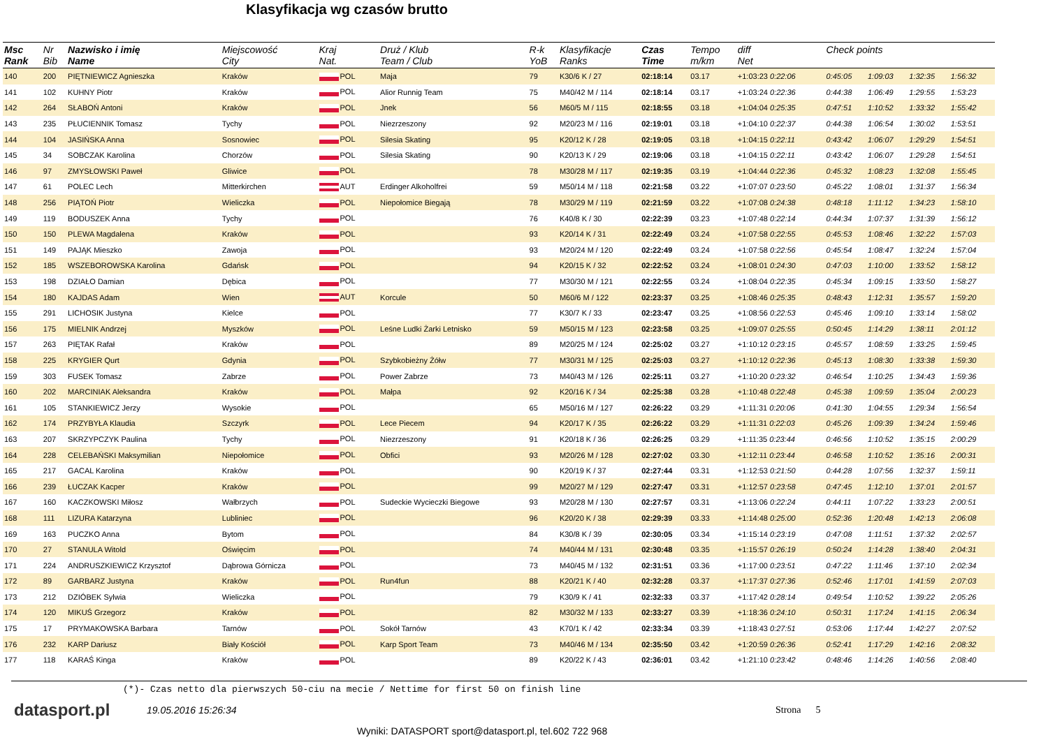Klasyfikacja wg czasów brutto
| Msc Rank | Nr Bib | Nazwisko i imię Name | Miejscowość City | Kraj Nat. | | Druż / Klub Team / Club | R-k YoB | Klasyfikacje Ranks | Czas Time | Tempo m/km | diff Net | Check points | | | | |
| --- | --- | --- | --- | --- | --- | --- | --- | --- | --- | --- | --- | --- | --- | --- | --- | --- |
| 140 | 200 | PIĘTNIEWICZ Agnieszka | Kraków | POL | | Maja | 79 | K30/6 K / 27 | 02:18:14 | 03.17 | +1:03:23 0:22:06 | 0:45:05 | 1:09:03 | 1:32:35 | 1:56:32 | |
| 141 | 102 | KUHNY Piotr | Kraków | POL | | Alior Runnig Team | 75 | M40/42 M / 114 | 02:18:14 | 03.17 | +1:03:24 0:22:36 | 0:44:38 | 1:06:49 | 1:29:55 | 1:53:23 | |
| 142 | 264 | SŁABOŃ Antoni | Kraków | POL | | Jnek | 56 | M60/5 M / 115 | 02:18:55 | 03.18 | +1:04:04 0:25:35 | 0:47:51 | 1:10:52 | 1:33:32 | 1:55:42 | |
| 143 | 235 | PŁUCIENNIK Tomasz | Tychy | POL | | Niezrzeszony | 92 | M20/23 M / 116 | 02:19:01 | 03.18 | +1:04:10 0:22:37 | 0:44:38 | 1:06:54 | 1:30:02 | 1:53:51 | |
| 144 | 104 | JASIŃSKA Anna | Sosnowiec | POL | | Silesia Skating | 95 | K20/12 K / 28 | 02:19:05 | 03.18 | +1:04:15 0:22:11 | 0:43:42 | 1:06:07 | 1:29:29 | 1:54:51 | |
| 145 | 34 | SOBCZAK Karolina | Chorzów | POL | | Silesia Skating | 90 | K20/13 K / 29 | 02:19:06 | 03.18 | +1:04:15 0:22:11 | 0:43:42 | 1:06:07 | 1:29:28 | 1:54:51 | |
| 146 | 97 | ZMYSŁOWSKI Paweł | Gliwice | POL | | | 78 | M30/28 M / 117 | 02:19:35 | 03.19 | +1:04:44 0:22:36 | 0:45:32 | 1:08:23 | 1:32:08 | 1:55:45 | |
| 147 | 61 | POLEC Lech | Mitterkirchen | AUT | | Erdinger Alkoholfrei | 59 | M50/14 M / 118 | 02:21:58 | 03.22 | +1:07:07 0:23:50 | 0:45:22 | 1:08:01 | 1:31:37 | 1:56:34 | |
| 148 | 256 | PIĄTOŃ Piotr | Wieliczka | POL | | Niepołomice Biegają | 78 | M30/29 M / 119 | 02:21:59 | 03.22 | +1:07:08 0:24:38 | 0:48:18 | 1:11:12 | 1:34:23 | 1:58:10 | |
| 149 | 119 | BODUSZEK Anna | Tychy | POL | | | 76 | K40/8 K / 30 | 02:22:39 | 03.23 | +1:07:48 0:22:14 | 0:44:34 | 1:07:37 | 1:31:39 | 1:56:12 | |
| 150 | 150 | PLEWA Magdalena | Kraków | POL | | | 93 | K20/14 K / 31 | 02:22:49 | 03.24 | +1:07:58 0:22:55 | 0:45:53 | 1:08:46 | 1:32:22 | 1:57:03 | |
| 151 | 149 | PAJĄK Mieszko | Zawoja | POL | | | 93 | M20/24 M / 120 | 02:22:49 | 03.24 | +1:07:58 0:22:56 | 0:45:54 | 1:08:47 | 1:32:24 | 1:57:04 | |
| 152 | 185 | WSZEBOROWSKA Karolina | Gdańsk | POL | | | 94 | K20/15 K / 32 | 02:22:52 | 03.24 | +1:08:01 0:24:30 | 0:47:03 | 1:10:00 | 1:33:52 | 1:58:12 | |
| 153 | 198 | DZIAŁO Damian | Dębica | POL | | | 77 | M30/30 M / 121 | 02:22:55 | 03.24 | +1:08:04 0:22:35 | 0:45:34 | 1:09:15 | 1:33:50 | 1:58:27 | |
| 154 | 180 | KAJDAS Adam | Wien | AUT | | Korcule | 50 | M60/6 M / 122 | 02:23:37 | 03.25 | +1:08:46 0:25:35 | 0:48:43 | 1:12:31 | 1:35:57 | 1:59:20 | |
| 155 | 291 | LICHOSIK Justyna | Kielce | POL | | | 77 | K30/7 K / 33 | 02:23:47 | 03.25 | +1:08:56 0:22:53 | 0:45:46 | 1:09:10 | 1:33:14 | 1:58:02 | |
| 156 | 175 | MIELNIK Andrzej | Myszków | POL | | Leśne Ludki Żarki Letnisko | 59 | M50/15 M / 123 | 02:23:58 | 03.25 | +1:09:07 0:25:55 | 0:50:45 | 1:14:29 | 1:38:11 | 2:01:12 | |
| 157 | 263 | PIĘTAK Rafał | Kraków | POL | | | 89 | M20/25 M / 124 | 02:25:02 | 03.27 | +1:10:12 0:23:15 | 0:45:57 | 1:08:59 | 1:33:25 | 1:59:45 | |
| 158 | 225 | KRYGIER Qurt | Gdynia | POL | | Szybkobieżny Żółw | 77 | M30/31 M / 125 | 02:25:03 | 03.27 | +1:10:12 0:22:36 | 0:45:13 | 1:08:30 | 1:33:38 | 1:59:30 | |
| 159 | 303 | FUSEK Tomasz | Zabrze | POL | | Power Zabrze | 73 | M40/43 M / 126 | 02:25:11 | 03.27 | +1:10:20 0:23:32 | 0:46:54 | 1:10:25 | 1:34:43 | 1:59:36 | |
| 160 | 202 | MARCINIAK Aleksandra | Kraków | POL | | Małpa | 92 | K20/16 K / 34 | 02:25:38 | 03.28 | +1:10:48 0:22:48 | 0:45:38 | 1:09:59 | 1:35:04 | 2:00:23 | |
| 161 | 105 | STANKIEWICZ Jerzy | Wysokie | POL | | | 65 | M50/16 M / 127 | 02:26:22 | 03.29 | +1:11:31 0:20:06 | 0:41:30 | 1:04:55 | 1:29:34 | 1:56:54 | |
| 162 | 174 | PRZYBYŁA Klaudia | Szczyrk | POL | | Lece Piecem | 94 | K20/17 K / 35 | 02:26:22 | 03.29 | +1:11:31 0:22:03 | 0:45:26 | 1:09:39 | 1:34:24 | 1:59:46 | |
| 163 | 207 | SKRZYPCZYK Paulina | Tychy | POL | | Niezrzeszony | 91 | K20/18 K / 36 | 02:26:25 | 03.29 | +1:11:35 0:23:44 | 0:46:56 | 1:10:52 | 1:35:15 | 2:00:29 | |
| 164 | 228 | CELEBAŃSKI Maksymilian | Niepołomice | POL | | Obfici | 93 | M20/26 M / 128 | 02:27:02 | 03.30 | +1:12:11 0:23:44 | 0:46:58 | 1:10:52 | 1:35:16 | 2:00:31 | |
| 165 | 217 | GACAL Karolina | Kraków | POL | | | 90 | K20/19 K / 37 | 02:27:44 | 03.31 | +1:12:53 0:21:50 | 0:44:28 | 1:07:56 | 1:32:37 | 1:59:11 | |
| 166 | 239 | ŁUCZAK Kacper | Kraków | POL | | | 99 | M20/27 M / 129 | 02:27:47 | 03.31 | +1:12:57 0:23:58 | 0:47:45 | 1:12:10 | 1:37:01 | 2:01:57 | |
| 167 | 160 | KACZKOWSKI Miłosz | Wałbrzych | POL | | Sudeckie Wycieczki Biegowe | 93 | M20/28 M / 130 | 02:27:57 | 03.31 | +1:13:06 0:22:24 | 0:44:11 | 1:07:22 | 1:33:23 | 2:00:51 | |
| 168 | 111 | LIZURA Katarzyna | Lubliniec | POL | | | 96 | K20/20 K / 38 | 02:29:39 | 03.33 | +1:14:48 0:25:00 | 0:52:36 | 1:20:48 | 1:42:13 | 2:06:08 | |
| 169 | 163 | PUCZKO Anna | Bytom | POL | | | 84 | K30/8 K / 39 | 02:30:05 | 03.34 | +1:15:14 0:23:19 | 0:47:08 | 1:11:51 | 1:37:32 | 2:02:57 | |
| 170 | 27 | STANULA Witold | Oświęcim | POL | | | 74 | M40/44 M / 131 | 02:30:48 | 03.35 | +1:15:57 0:26:19 | 0:50:24 | 1:14:28 | 1:38:40 | 2:04:31 | |
| 171 | 224 | ANDRUSZKIEWICZ Krzysztof | Dąbrowa Górnicza | POL | | | 73 | M40/45 M / 132 | 02:31:51 | 03.36 | +1:17:00 0:23:51 | 0:47:22 | 1:11:46 | 1:37:10 | 2:02:34 | |
| 172 | 89 | GARBARZ Justyna | Kraków | POL | | Run4fun | 88 | K20/21 K / 40 | 02:32:28 | 03.37 | +1:17:37 0:27:36 | 0:52:46 | 1:17:01 | 1:41:59 | 2:07:03 | |
| 173 | 212 | DZIÓBEK Sylwia | Wieliczka | POL | | | 79 | K30/9 K / 41 | 02:32:33 | 03.37 | +1:17:42 0:28:14 | 0:49:54 | 1:10:52 | 1:39:22 | 2:05:26 | |
| 174 | 120 | MIKUŚ Grzegorz | Kraków | POL | | | 82 | M30/32 M / 133 | 02:33:27 | 03.39 | +1:18:36 0:24:10 | 0:50:31 | 1:17:24 | 1:41:15 | 2:06:34 | |
| 175 | 17 | PRYMAKOWSKA Barbara | Tarnów | POL | | Sokół Tarnów | 43 | K70/1 K / 42 | 02:33:34 | 03.39 | +1:18:43 0:27:51 | 0:53:06 | 1:17:44 | 1:42:27 | 2:07:52 | |
| 176 | 232 | KARP Dariusz | Biały Kościół | POL | | Karp Sport Team | 73 | M40/46 M / 134 | 02:35:50 | 03.42 | +1:20:59 0:26:36 | 0:52:41 | 1:17:29 | 1:42:16 | 2:08:32 | |
| 177 | 118 | KARAŚ Kinga | Kraków | POL | | | 89 | K20/22 K / 43 | 02:36:01 | 03.42 | +1:21:10 0:23:42 | 0:48:46 | 1:14:26 | 1:40:56 | 2:08:40 | |
(*)- Czas netto dla pierwszych 50-ciu na mecie / Nettime for first 50 on finish line
datasport.pl
19.05.2016 15:26:34 Strona 5
Wyniki: DATASPORT sport@datasport.pl, tel.602 722 968